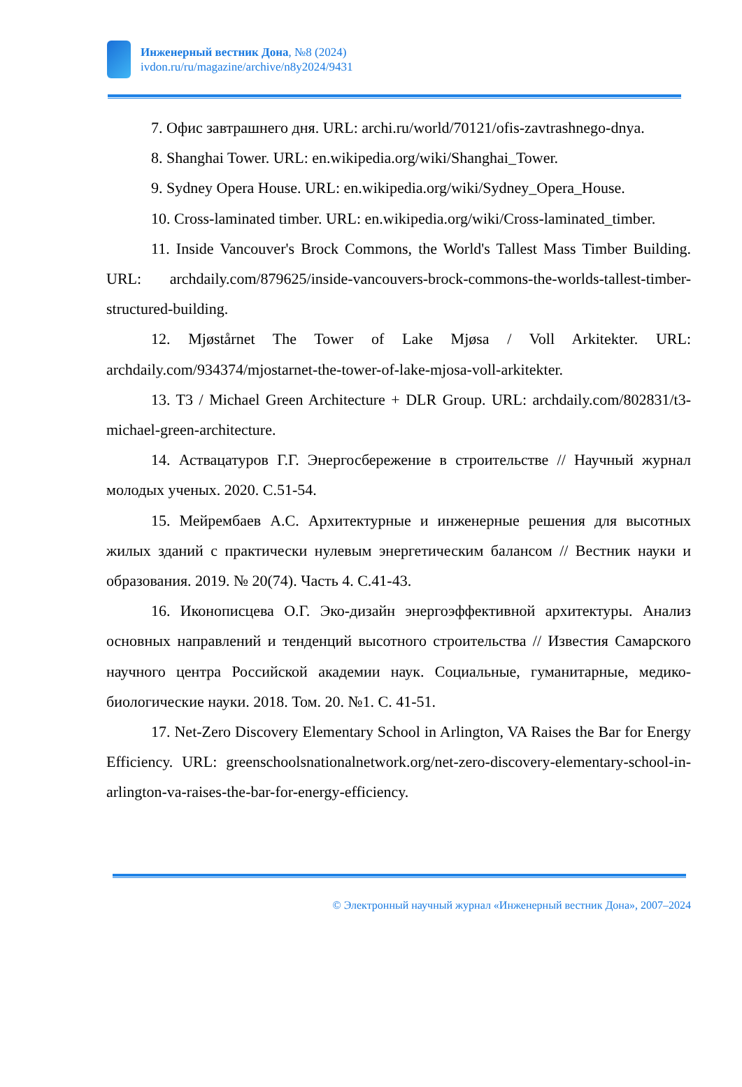Инженерный вестник Дона, №8 (2024)
ivdon.ru/ru/magazine/archive/n8y2024/9431
7. Офис завтрашнего дня. URL: archi.ru/world/70121/ofis-zavtrashnego-dnya.
8. Shanghai Tower. URL: en.wikipedia.org/wiki/Shanghai_Tower.
9. Sydney Opera House. URL: en.wikipedia.org/wiki/Sydney_Opera_House.
10. Cross-laminated timber. URL: en.wikipedia.org/wiki/Cross-laminated_timber.
11. Inside Vancouver's Brock Commons, the World's Tallest Mass Timber Building. URL: archdaily.com/879625/inside-vancouvers-brock-commons-the-worlds-tallest-timber-structured-building.
12. Mjøstårnet The Tower of Lake Mjøsa / Voll Arkitekter. URL: archdaily.com/934374/mjostarnet-the-tower-of-lake-mjosa-voll-arkitekter.
13. T3 / Michael Green Architecture + DLR Group. URL: archdaily.com/802831/t3-michael-green-architecture.
14. Аствацатуров Г.Г. Энергосбережение в строительстве // Научный журнал молодых ученых. 2020. С.51-54.
15. Мейрембаев А.С. Архитектурные и инженерные решения для высотных жилых зданий с практически нулевым энергетическим балансом // Вестник науки и образования. 2019. № 20(74). Часть 4. С.41-43.
16. Иконописцева О.Г. Эко-дизайн энергоэффективной архитектуры. Анализ основных направлений и тенденций высотного строительства // Известия Самарского научного центра Российской академии наук. Социальные, гуманитарные, медико-биологические науки. 2018. Том. 20. №1. С. 41-51.
17. Net-Zero Discovery Elementary School in Arlington, VA Raises the Bar for Energy Efficiency. URL: greenschoolsnationalnetwork.org/net-zero-discovery-elementary-school-in-arlington-va-raises-the-bar-for-energy-efficiency.
© Электронный научный журнал «Инженерный вестник Дона», 2007–2024